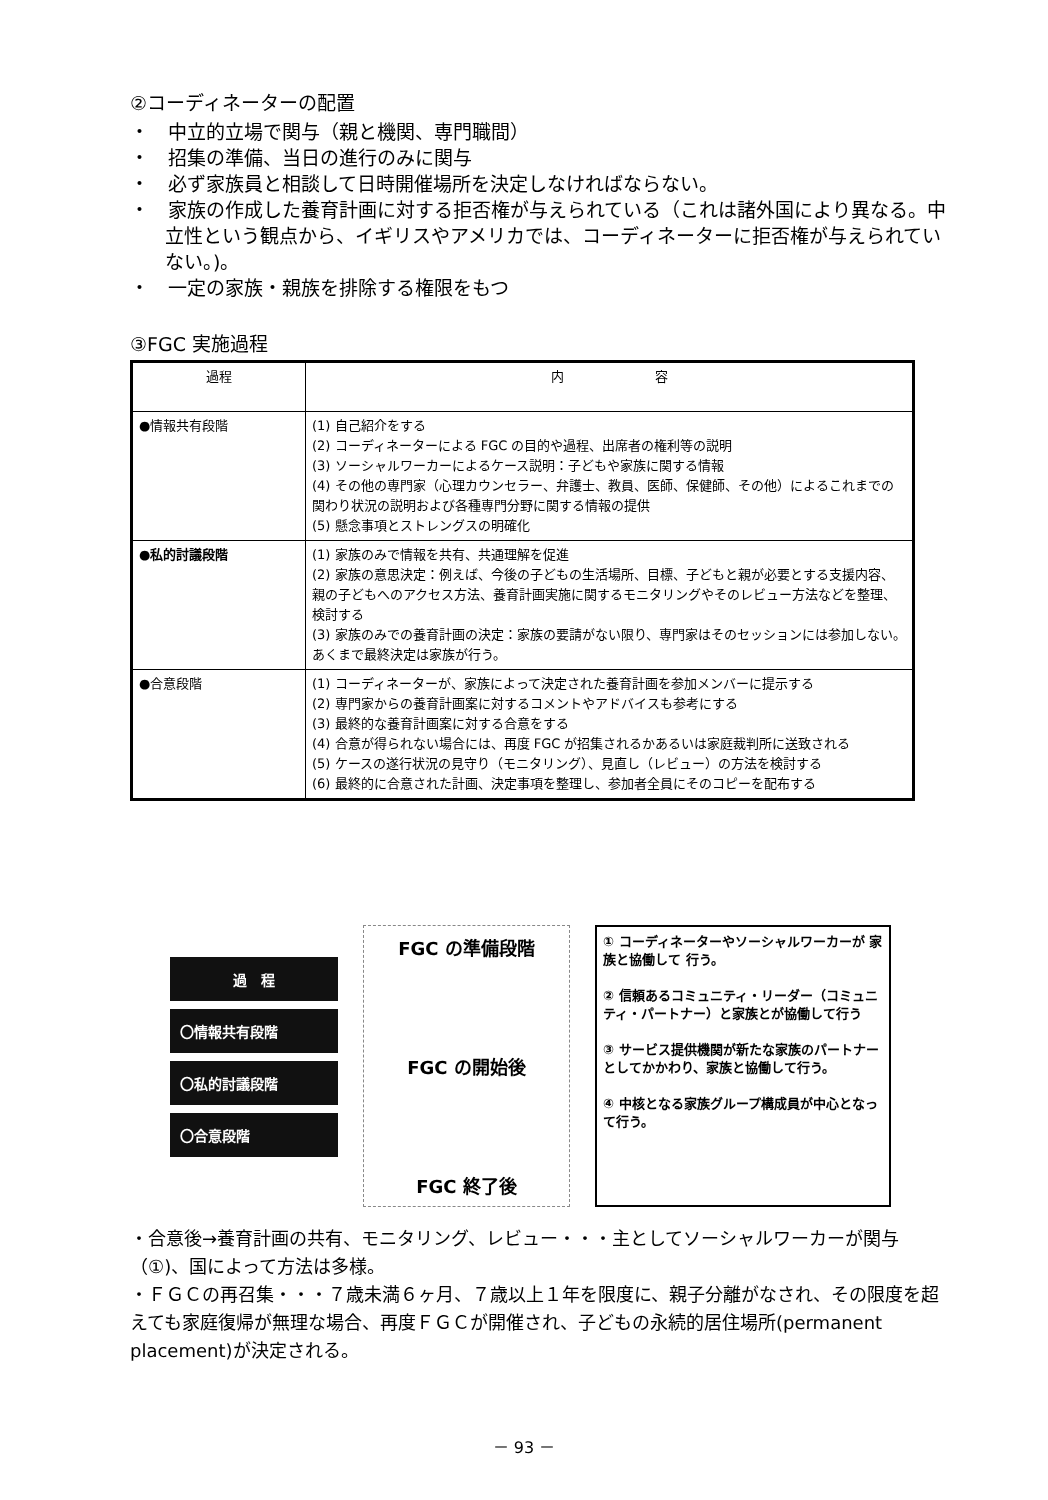②コーディネーターの配置
・　中立的立場で関与（親と機関、専門職間）
・　招集の準備、当日の進行のみに関与
・　必ず家族員と相談して日時開催場所を決定しなければならない。
・　家族の作成した養育計画に対する拒否権が与えられている（これは諸外国により異なる。中立性という観点から、イギリスやアメリカでは、コーディネーターに拒否権が与えられていない。)。
・　一定の家族・親族を排除する権限をもつ
③FGC 実施過程
| 過程 | 内 容 |
| --- | --- |
| ●情報共有段階 | (1) 自己紹介をする (2) コーディネーターによる FGC の目的や過程、出席者の権利等の説明 (3) ソーシャルワーカーによるケース説明：子どもや家族に関する情報 (4) その他の専門家（心理カウンセラー、弁護士、教員、医師、保健師、その他）によるこれまでの関わり状況の説明および各種専門分野に関する情報の提供 (5) 懸念事項とストレングスの明確化 |
| ●私的討議段階 | (1) 家族のみで情報を共有、共通理解を促進 (2) 家族の意思決定：例えば、今後の子どもの生活場所、目標、子どもと親が必要とする支援内容、親の子どもへのアクセス方法、養育計画実施に関するモニタリングやそのレビュー方法などを整理、検討する (3) 家族のみでの養育計画の決定：家族の要請がない限り、専門家はそのセッションには参加しない。あくまで最終決定は家族が行う。 |
| ●合意段階 | (1) コーディネーターが、家族によって決定された養育計画を参加メンバーに提示する (2) 専門家からの養育計画案に対するコメントやアドバイスも参考にする (3) 最終的な養育計画案に対する合意をする (4) 合意が得られない場合には、再度 FGC が招集されるかあるいは家庭裁判所に送致される (5) ケースの遂行状況の見守り（モニタリング）、見直し（レビュー）の方法を検討する (6) 最終的に合意された計画、決定事項を整理し、参加者全員にそのコピーを配布する |
過　程
〇情報共有段階
〇私的討議段階
〇合意段階
FGC の準備段階
FGC の開始後
FGC 終了後
① コーディネーターやソーシャルワーカーが 家族と協働して 行う。
② 信頼あるコミュニティ・リーダー（コミュニティ・パートナー）と家族とが協働して行う
③ サービス提供機関が新たな家族のパートナーとしてかかわり、家族と協働して行う。
④ 中核となる家族グループ構成員が中心となって行う。
・合意後→養育計画の共有、モニタリング、レビュー・・・主としてソーシャルワーカーが関与（①)、国によって方法は多様。
・ＦＧＣの再召集・・・７歳未満６ヶ月、７歳以上１年を限度に、親子分離がなされ、その限度を超えても家庭復帰が無理な場合、再度ＦＧＣが開催され、子どもの永続的居住場所(permanent placement)が決定される。
－ 93 －